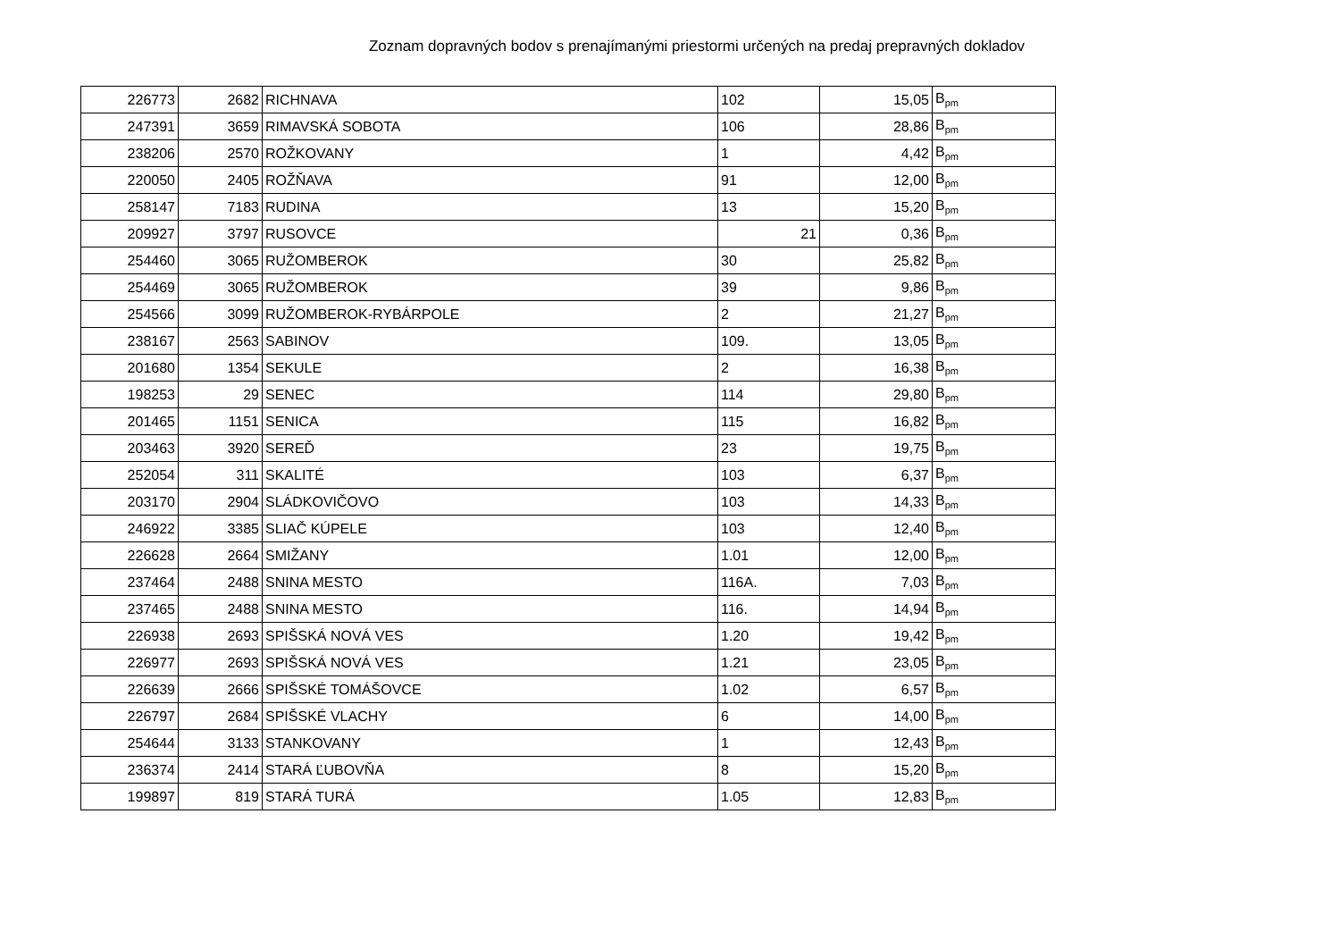Zoznam dopravných bodov s prenajímanými priestormi určených na predaj prepravných dokladov
| 226773 | 2682 | RICHNAVA | 102 | 15,05 | B<sub>pm</sub> |
| 247391 | 3659 | RIMAVSKÁ SOBOTA | 106 | 28,86 | B<sub>pm</sub> |
| 238206 | 2570 | ROŽKOVANY | 1 | 4,42 | B<sub>pm</sub> |
| 220050 | 2405 | ROŽŇAVA | 91 | 12,00 | B<sub>pm</sub> |
| 258147 | 7183 | RUDINA | 13 | 15,20 | B<sub>pm</sub> |
| 209927 | 3797 | RUSOVCE | 21 | 0,36 | B<sub>pm</sub> |
| 254460 | 3065 | RUŽOMBEROK | 30 | 25,82 | B<sub>pm</sub> |
| 254469 | 3065 | RUŽOMBEROK | 39 | 9,86 | B<sub>pm</sub> |
| 254566 | 3099 | RUŽOMBEROK-RYBÁRPOLE | 2 | 21,27 | B<sub>pm</sub> |
| 238167 | 2563 | SABINOV | 109. | 13,05 | B<sub>pm</sub> |
| 201680 | 1354 | SEKULE | 2 | 16,38 | B<sub>pm</sub> |
| 198253 | 29 | SENEC | 114 | 29,80 | B<sub>pm</sub> |
| 201465 | 1151 | SENICA | 115 | 16,82 | B<sub>pm</sub> |
| 203463 | 3920 | SEREĎ | 23 | 19,75 | B<sub>pm</sub> |
| 252054 | 311 | SKALITÉ | 103 | 6,37 | B<sub>pm</sub> |
| 203170 | 2904 | SLÁDKOVIČOVO | 103 | 14,33 | B<sub>pm</sub> |
| 246922 | 3385 | SLIAČ KÚPELE | 103 | 12,40 | B<sub>pm</sub> |
| 226628 | 2664 | SMIŽANY | 1.01 | 12,00 | B<sub>pm</sub> |
| 237464 | 2488 | SNINA MESTO | 116A. | 7,03 | B<sub>pm</sub> |
| 237465 | 2488 | SNINA MESTO | 116. | 14,94 | B<sub>pm</sub> |
| 226938 | 2693 | SPIŠSKÁ NOVÁ VES | 1.20 | 19,42 | B<sub>pm</sub> |
| 226977 | 2693 | SPIŠSKÁ NOVÁ VES | 1.21 | 23,05 | B<sub>pm</sub> |
| 226639 | 2666 | SPIŠSKÉ TOMÁŠOVCE | 1.02 | 6,57 | B<sub>pm</sub> |
| 226797 | 2684 | SPIŠSKÉ VLACHY | 6 | 14,00 | B<sub>pm</sub> |
| 254644 | 3133 | STANKOVANY | 1 | 12,43 | B<sub>pm</sub> |
| 236374 | 2414 | STARÁ ĽUBOVŇA | 8 | 15,20 | B<sub>pm</sub> |
| 199897 | 819 | STARÁ TURÁ | 1.05 | 12,83 | B<sub>pm</sub> |